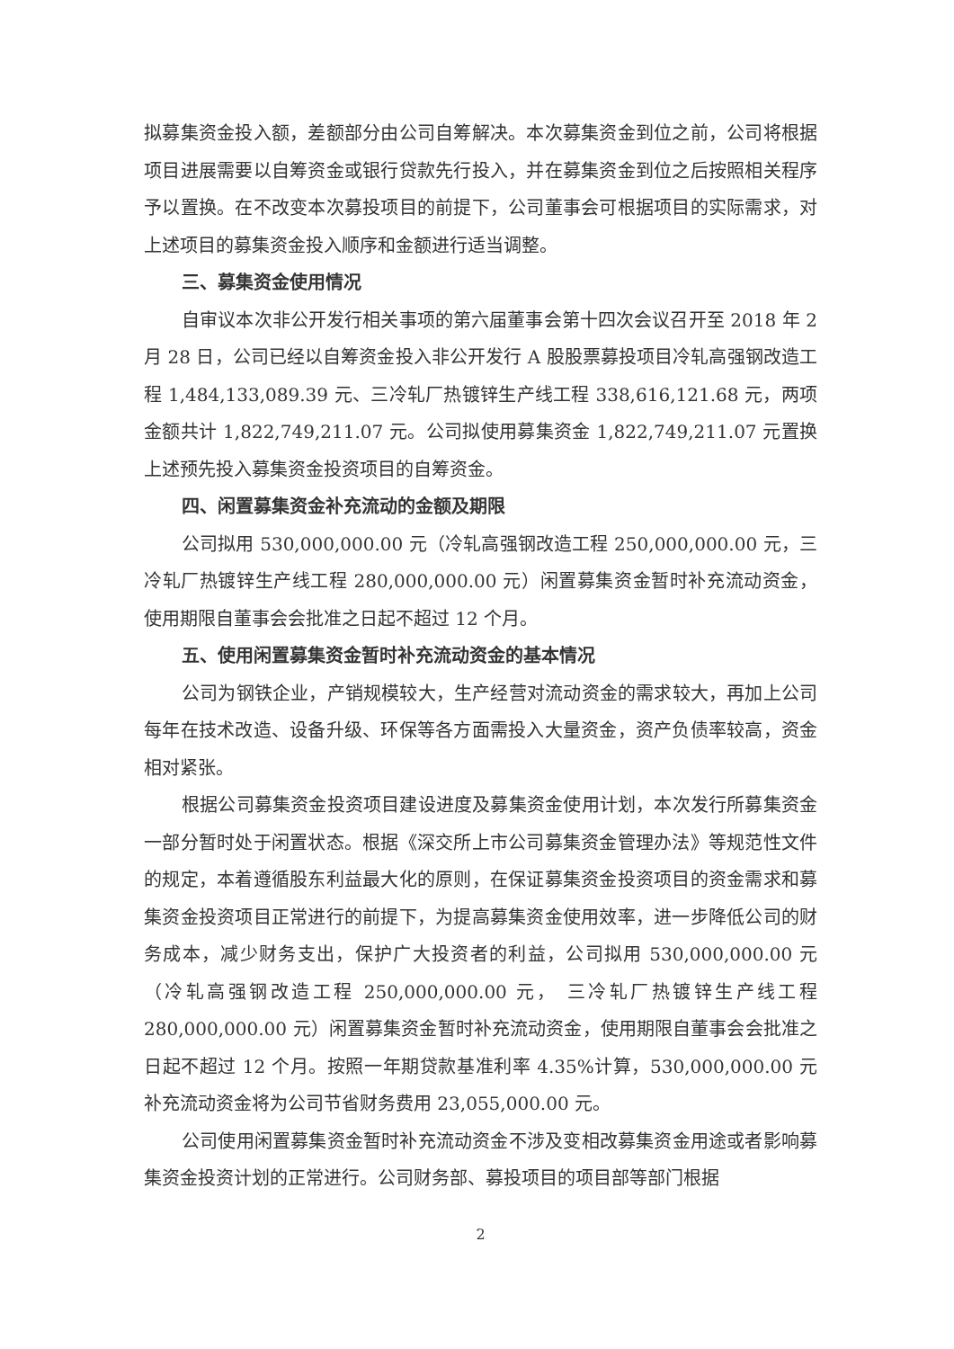拟募集资金投入额，差额部分由公司自筹解决。本次募集资金到位之前，公司将根据项目进展需要以自筹资金或银行贷款先行投入，并在募集资金到位之后按照相关程序予以置换。在不改变本次募投项目的前提下，公司董事会可根据项目的实际需求，对上述项目的募集资金投入顺序和金额进行适当调整。
三、募集资金使用情况
自审议本次非公开发行相关事项的第六届董事会第十四次会议召开至 2018 年 2 月 28 日，公司已经以自筹资金投入非公开发行 A 股股票募投项目冷轧高强钢改造工程 1,484,133,089.39 元、三冷轧厂热镀锌生产线工程 338,616,121.68 元，两项金额共计 1,822,749,211.07 元。公司拟使用募集资金 1,822,749,211.07 元置换上述预先投入募集资金投资项目的自筹资金。
四、闲置募集资金补充流动的金额及期限
公司拟用 530,000,000.00 元（冷轧高强钢改造工程 250,000,000.00 元，三冷轧厂热镀锌生产线工程 280,000,000.00 元）闲置募集资金暂时补充流动资金，使用期限自董事会会批准之日起不超过 12 个月。
五、使用闲置募集资金暂时补充流动资金的基本情况
公司为钢铁企业，产销规模较大，生产经营对流动资金的需求较大，再加上公司每年在技术改造、设备升级、环保等各方面需投入大量资金，资产负债率较高，资金相对紧张。
根据公司募集资金投资项目建设进度及募集资金使用计划，本次发行所募集资金一部分暂时处于闲置状态。根据《深交所上市公司募集资金管理办法》等规范性文件的规定，本着遵循股东利益最大化的原则，在保证募集资金投资项目的资金需求和募集资金投资项目正常进行的前提下，为提高募集资金使用效率，进一步降低公司的财务成本，减少财务支出，保护广大投资者的利益，公司拟用 530,000,000.00 元（冷轧高强钢改造工程 250,000,000.00 元， 三冷轧厂热镀锌生产线工程 280,000,000.00 元）闲置募集资金暂时补充流动资金，使用期限自董事会会批准之日起不超过 12 个月。按照一年期贷款基准利率 4.35%计算，530,000,000.00 元补充流动资金将为公司节省财务费用 23,055,000.00 元。
公司使用闲置募集资金暂时补充流动资金不涉及变相改募集资金用途或者影响募集资金投资计划的正常进行。公司财务部、募投项目的项目部等部门根据
2